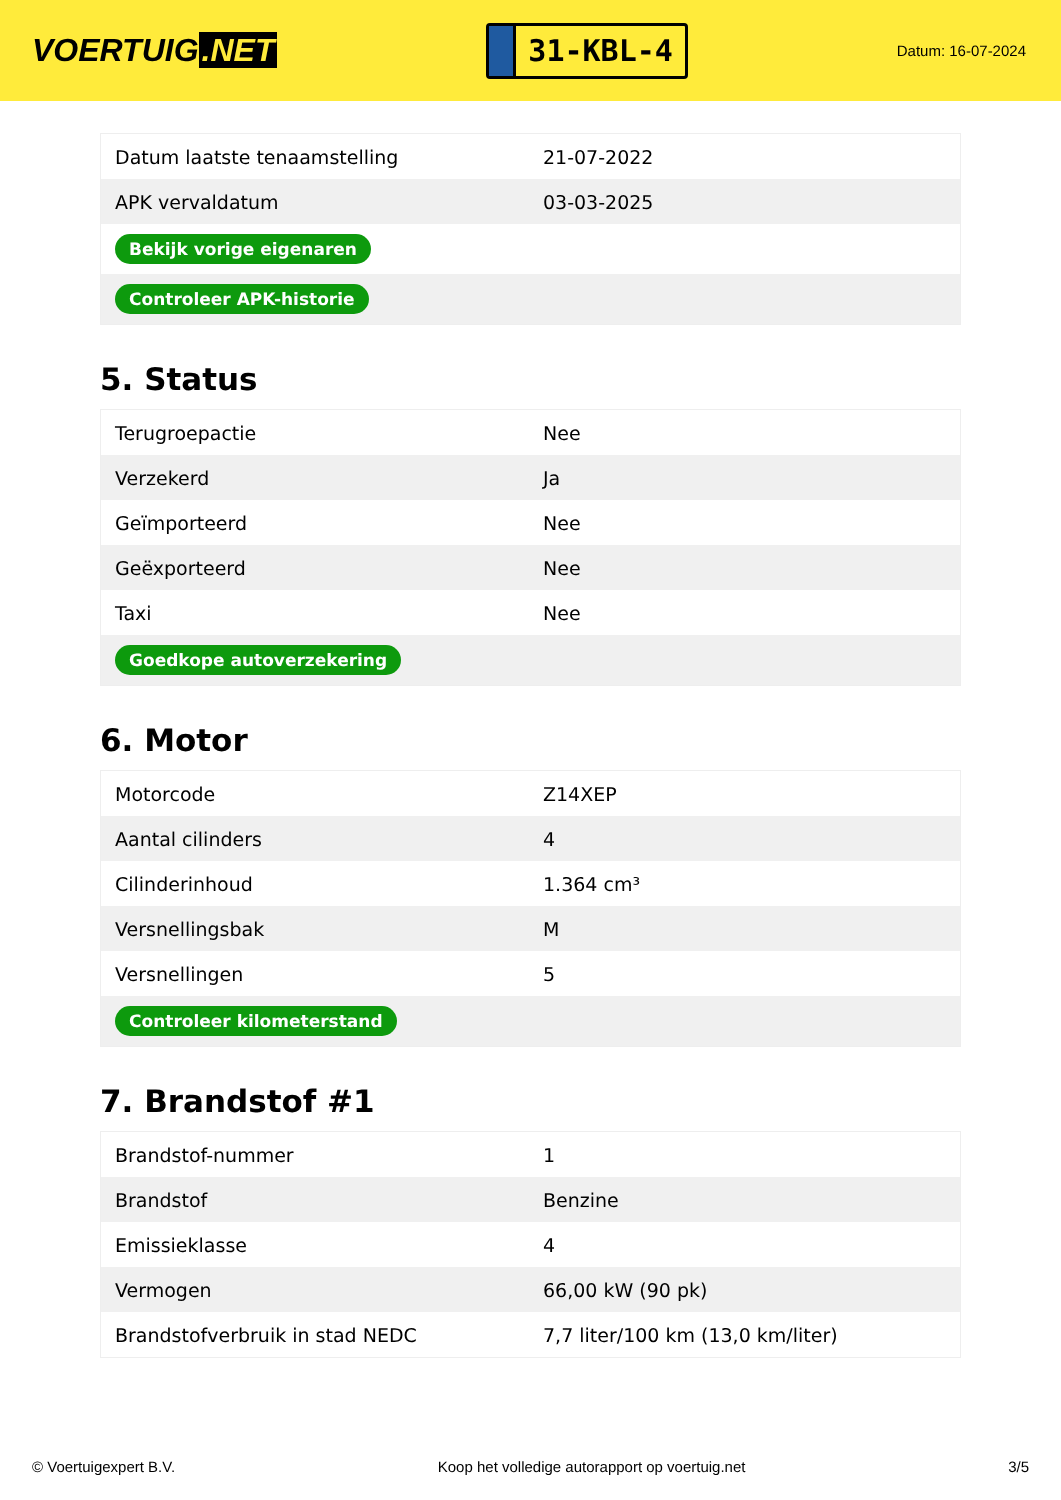VOERTUIG.NET
31-KBL-4
Datum: 16-07-2024
| Datum laatste tenaamstelling | 21-07-2022 |
| APK vervaldatum | 03-03-2025 |
| Bekijk vorige eigenaren | |
| Controleer APK-historie | |
5. Status
| Terugroepactie | Nee |
| Verzekerd | Ja |
| Geïmporteerd | Nee |
| Geëxporteerd | Nee |
| Taxi | Nee |
| Goedkope autoverzekering | |
6. Motor
| Motorcode | Z14XEP |
| Aantal cilinders | 4 |
| Cilinderinhoud | 1.364 cm³ |
| Versnellingsbak | M |
| Versnellingen | 5 |
| Controleer kilometerstand | |
7. Brandstof #1
| Brandstof-nummer | 1 |
| Brandstof | Benzine |
| Emissieklasse | 4 |
| Vermogen | 66,00 kW (90 pk) |
| Brandstofverbruik in stad NEDC | 7,7 liter/100 km (13,0 km/liter) |
© Voertuigexpert B.V. Koop het volledige autorapport op voertuig.net 3/5